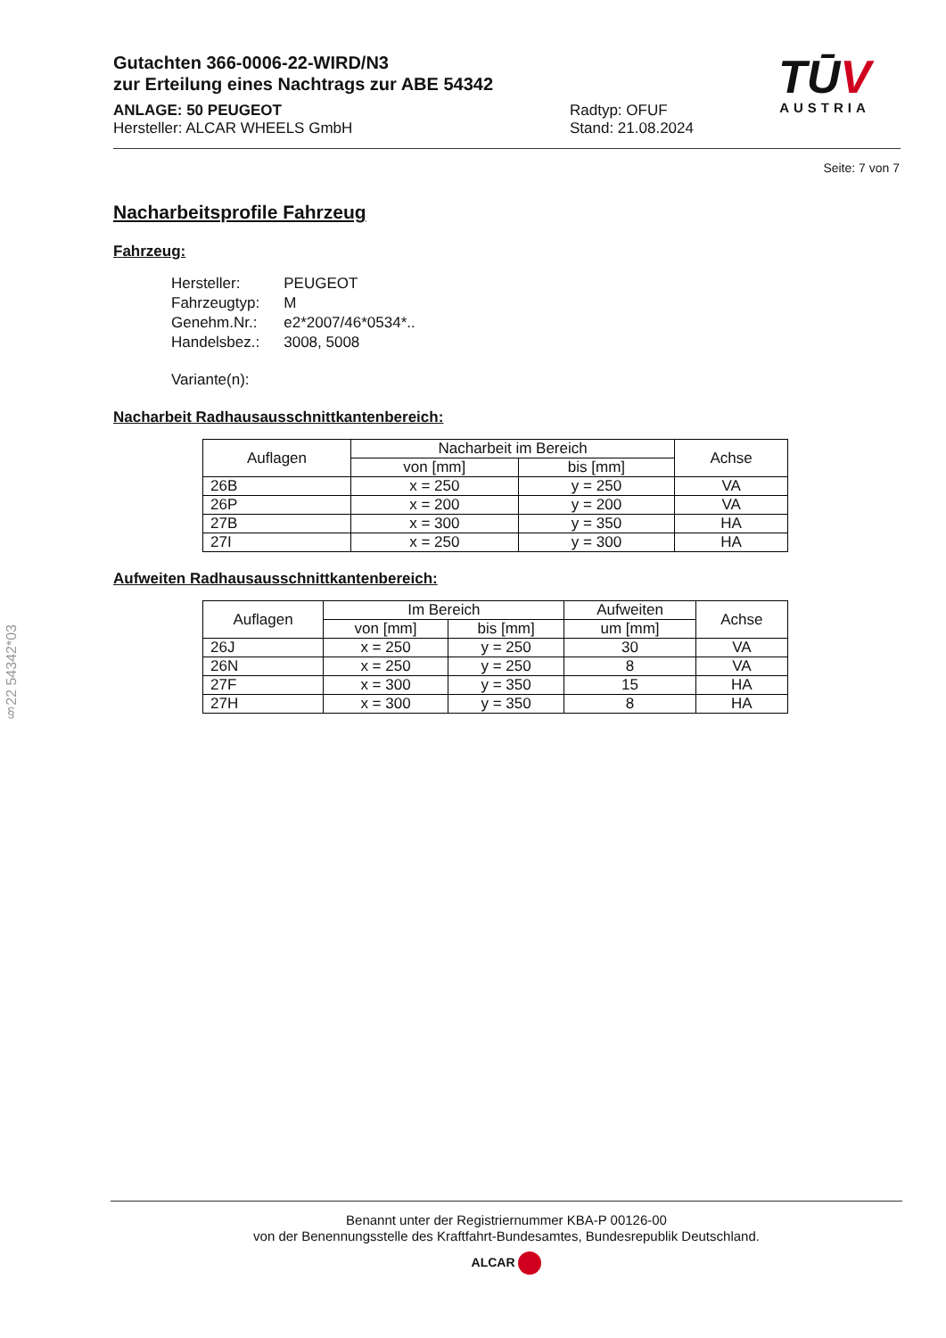Gutachten 366-0006-22-WIRD/N3
zur Erteilung eines Nachtrags zur ABE 54342
ANLAGE: 50 PEUGEOT Radtyp: OFUF
Hersteller: ALCAR WHEELS GmbH Stand: 21.08.2024
TŪV
AUSTRIA
Seite: 7 von 7
Nacharbeitsprofile Fahrzeug
Fahrzeug:
| Hersteller: | PEUGEOT |
| Fahrzeugtyp: | M |
| Genehm.Nr.: | e2*2007/46*0534*.. |
| Handelsbez.: | 3008, 5008 |
| Variante(n): | |
Nacharbeit Radhausausschnittkantenbereich:
| Auflagen | Nacharbeit im Bereich | | Achse |
| --- | --- | --- | --- |
| | von [mm] | bis [mm] | |
| 26B | x = 250 | y = 250 | VA |
| 26P | x = 200 | y = 200 | VA |
| 27B | x = 300 | y = 350 | HA |
| 27I | x = 250 | y = 300 | HA |
Aufweiten Radhausausschnittkantenbereich:
| Auflagen | Im Bereich | | Aufweiten | Achse |
| --- | --- | --- | --- | --- |
| | von [mm] | bis [mm] | um [mm] | |
| 26J | x = 250 | y = 250 | 30 | VA |
| 26N | x = 250 | y = 250 | 8 | VA |
| 27F | x = 300 | y = 350 | 15 | HA |
| 27H | x = 300 | y = 350 | 8 | HA |
§22 54342*03
Benannt unter der Registriernummer KBA-P 00126-00
von der Benennungsstelle des Kraftfahrt-Bundesamtes, Bundesrepublik Deutschland.
ALCAR